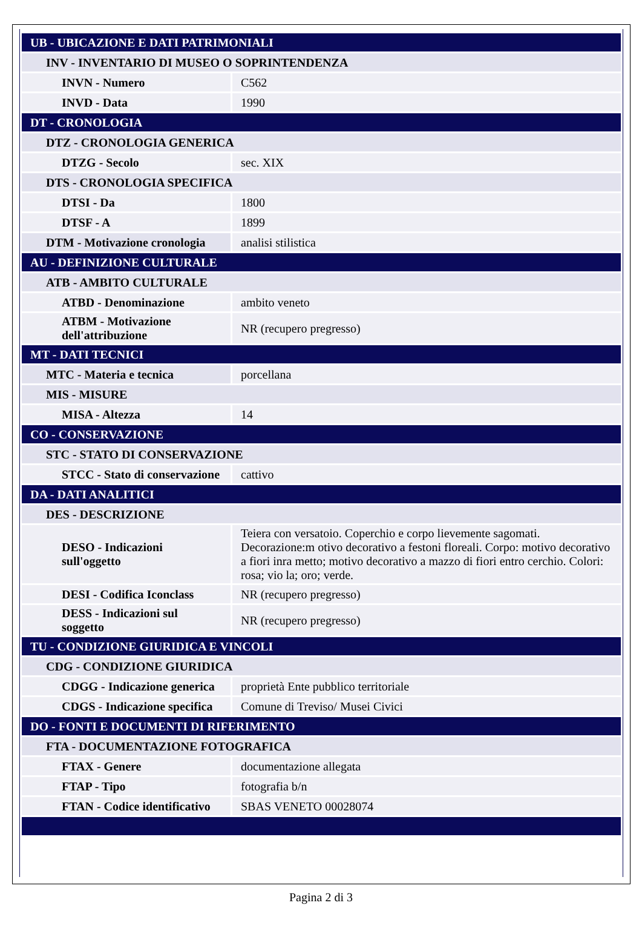| UB - UBICAZIONE E DATI PATRIMONIALI | |
| INV - INVENTARIO DI MUSEO O SOPRINTENDENZA | |
| INVN - Numero | C562 |
| INVD - Data | 1990 |
| DT - CRONOLOGIA | |
| DTZ - CRONOLOGIA GENERICA | |
| DTZG - Secolo | sec. XIX |
| DTS - CRONOLOGIA SPECIFICA | |
| DTSI - Da | 1800 |
| DTSF - A | 1899 |
| DTM - Motivazione cronologia | analisi stilistica |
| AU - DEFINIZIONE CULTURALE | |
| ATB - AMBITO CULTURALE | |
| ATBD - Denominazione | ambito veneto |
| ATBM - Motivazione dell'attribuzione | NR (recupero pregresso) |
| MT - DATI TECNICI | |
| MTC - Materia e tecnica | porcellana |
| MIS - MISURE | |
| MISA - Altezza | 14 |
| CO - CONSERVAZIONE | |
| STC - STATO DI CONSERVAZIONE | |
| STCC - Stato di conservazione | cattivo |
| DA - DATI ANALITICI | |
| DES - DESCRIZIONE | |
| DESO - Indicazioni sull'oggetto | Teiera con versatoio. Coperchio e corpo lievemente sagomati. Decorazione:m otivo decorativo a festoni floreali. Corpo: motivo decorativo a fiori inra metto; motivo decorativo a mazzo di fiori entro cerchio. Colori: rosa; vio la; oro; verde. |
| DESI - Codifica Iconclass | NR (recupero pregresso) |
| DESS - Indicazioni sul soggetto | NR (recupero pregresso) |
| TU - CONDIZIONE GIURIDICA E VINCOLI | |
| CDG - CONDIZIONE GIURIDICA | |
| CDGG - Indicazione generica | proprietà Ente pubblico territoriale |
| CDGS - Indicazione specifica | Comune di Treviso/ Musei Civici |
| DO - FONTI E DOCUMENTI DI RIFERIMENTO | |
| FTA - DOCUMENTAZIONE FOTOGRAFICA | |
| FTAX - Genere | documentazione allegata |
| FTAP - Tipo | fotografia b/n |
| FTAN - Codice identificativo | SBAS VENETO 00028074 |
Pagina 2 di 3